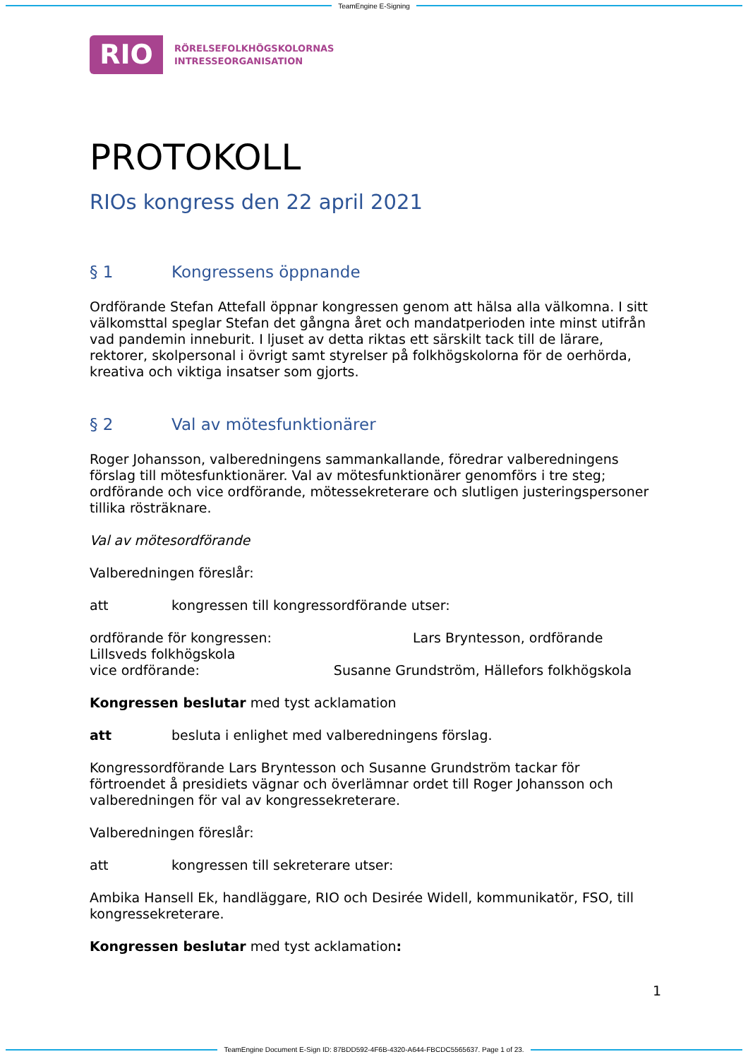TeamEngine E-Signing
RIO
RÖRELSEFOLKHÖGSKOLORNAS
INTRESSEORGANISATION
PROTOKOLL
RIOs kongress den 22 april 2021
§ 1 Kongressens öppnande
Ordförande Stefan Attefall öppnar kongressen genom att hälsa alla välkomna. I sitt välkomsttal speglar Stefan det gångna året och mandatperioden inte minst utifrån vad pandemin inneburit. I ljuset av detta riktas ett särskilt tack till de lärare, rektorer, skolpersonal i övrigt samt styrelser på folkhögskolorna för de oerhörda, kreativa och viktiga insatser som gjorts.
§ 2 Val av mötesfunktionärer
Roger Johansson, valberedningens sammankallande, föredrar valberedningens förslag till mötesfunktionärer. Val av mötesfunktionärer genomförs i tre steg; ordförande och vice ordförande, mötessekreterare och slutligen justeringspersoner tillika rösträknare.
Val av mötesordförande
Valberedningen föreslår:
att kongressen till kongressordförande utser:
ordförande för kongressen: Lars Bryntesson, ordförande
Lillsveds folkhögskola
vice ordförande: Susanne Grundström, Hällefors folkhögskola
Kongressen beslutar med tyst acklamation
att besluta i enlighet med valberedningens förslag.
Kongressordförande Lars Bryntesson och Susanne Grundström tackar för förtroendet å presidiets vägnar och överlämnar ordet till Roger Johansson och valberedningen för val av kongressekreterare.
Valberedningen föreslår:
att kongressen till sekreterare utser:
Ambika Hansell Ek, handläggare, RIO och Desirée Widell, kommunikatör, FSO, till kongressekreterare.
Kongressen beslutar med tyst acklamation:
1
TeamEngine Document E-Sign ID: 87BDD592-4F6B-4320-A644-FBCDC5565637. Page 1 of 23.